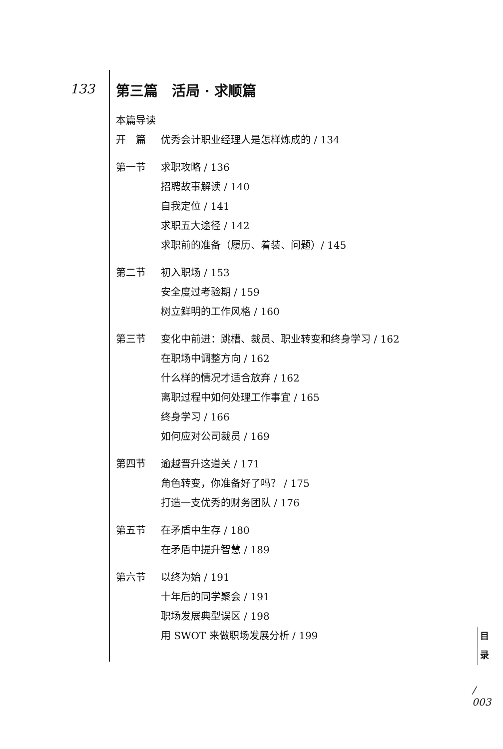133
第三篇　活局 · 求顺篇
本篇导读
开　篇 优秀会计职业经理人是怎样炼成的 / 134
第一节 求职攻略 / 136
招聘故事解读 / 140
自我定位 / 141
求职五大途径 / 142
求职前的准备（履历、着装、问题）/ 145
第二节 初入职场 / 153
安全度过考验期 / 159
树立鲜明的工作风格 / 160
第三节 变化中前进：跳槽、裁员、职业转变和终身学习 / 162
在职场中调整方向 / 162
什么样的情况才适合放弃 / 162
离职过程中如何处理工作事宜 / 165
终身学习 / 166
如何应对公司裁员 / 169
第四节 逾越晋升这道关 / 171
角色转变，你准备好了吗？ / 175
打造一支优秀的财务团队 / 176
第五节 在矛盾中生存 / 180
在矛盾中提升智慧 / 189
第六节 以终为始 / 191
十年后的同学聚会 / 191
职场发展典型误区 / 198
用 SWOT 来做职场发展分析 / 199
目
录
/
003